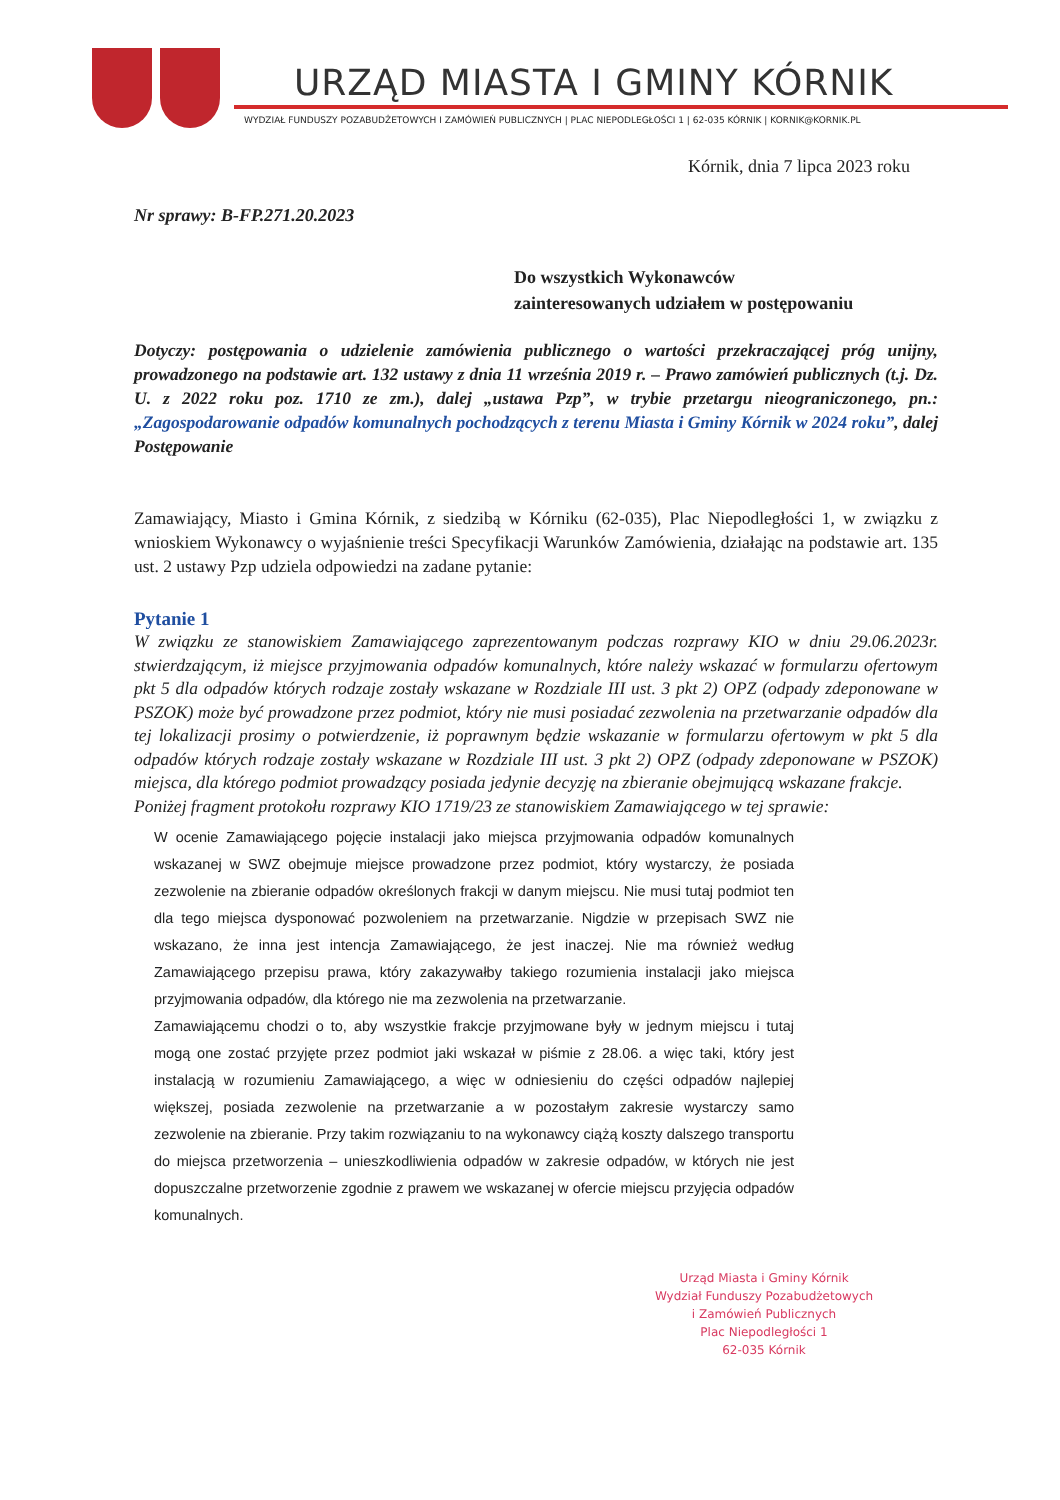URZĄD MIASTA I GMINY KÓRNIK
WYDZIAŁ FUNDUSZY POZABUDŻETOWYCH I ZAMÓWIEŃ PUBLICZNYCH | PLAC NIEPODLEGŁOŚCI 1 | 62-035 KÓRNIK | KORNIK@KORNIK.PL
Kórnik, dnia 7 lipca 2023 roku
Nr sprawy: B-FP.271.20.2023
Do wszystkich Wykonawców
zainteresowanych udziałem w postępowaniu
Dotyczy: postępowania o udzielenie zamówienia publicznego o wartości przekraczającej próg unijny, prowadzonego na podstawie art. 132 ustawy z dnia 11 września 2019 r. – Prawo zamówień publicznych (t.j. Dz. U. z 2022 roku poz. 1710 ze zm.), dalej „ustawa Pzp”, w trybie przetargu nieograniczonego, pn.: „Zagospodarowanie odpadów komunalnych pochodzących z terenu Miasta i Gminy Kórnik w 2024 roku”, dalej Postępowanie
Zamawiający, Miasto i Gmina Kórnik, z siedzibą w Kórniku (62-035), Plac Niepodległości 1, w związku z wnioskiem Wykonawcy o wyjaśnienie treści Specyfikacji Warunków Zamówienia, działając na podstawie art. 135 ust. 2 ustawy Pzp udziela odpowiedzi na zadane pytanie:
Pytanie 1
W związku ze stanowiskiem Zamawiającego zaprezentowanym podczas rozprawy KIO w dniu 29.06.2023r. stwierdzającym, iż miejsce przyjmowania odpadów komunalnych, które należy wskazać w formularzu ofertowym pkt 5 dla odpadów których rodzaje zostały wskazane w Rozdziale III ust. 3 pkt 2) OPZ (odpady zdeponowane w PSZOK) może być prowadzone przez podmiot, który nie musi posiadać zezwolenia na przetwarzanie odpadów dla tej lokalizacji prosimy o potwierdzenie, iż poprawnym będzie wskazanie w formularzu ofertowym w pkt 5 dla odpadów których rodzaje zostały wskazane w Rozdziale III ust. 3 pkt 2) OPZ (odpady zdeponowane w PSZOK) miejsca, dla którego podmiot prowadzący posiada jedynie decyzję na zbieranie obejmującą wskazane frakcje.
Poniżej fragment protokołu rozprawy KIO 1719/23 ze stanowiskiem Zamawiającego w tej sprawie:
W ocenie Zamawiającego pojęcie instalacji jako miejsca przyjmowania odpadów komunalnych wskazanej w SWZ obejmuje miejsce prowadzone przez podmiot, który wystarczy, że posiada zezwolenie na zbieranie odpadów określonych frakcji w danym miejscu. Nie musi tutaj podmiot ten dla tego miejsca dysponować pozwoleniem na przetwarzanie. Nigdzie w przepisach SWZ nie wskazano, że inna jest intencja Zamawiającego, że jest inaczej. Nie ma również według Zamawiającego przepisu prawa, który zakazywałby takiego rozumienia instalacji jako miejsca przyjmowania odpadów, dla którego nie ma zezwolenia na przetwarzanie.
Zamawiającemu chodzi o to, aby wszystkie frakcje przyjmowane były w jednym miejscu i tutaj mogą one zostać przyjęte przez podmiot jaki wskazał w piśmie z 28.06. a więc taki, który jest instalacją w rozumieniu Zamawiającego, a więc w odniesieniu do części odpadów najlepiej większej, posiada zezwolenie na przetwarzanie a w pozostałym zakresie wystarczy samo zezwolenie na zbieranie. Przy takim rozwiązaniu to na wykonawcy ciążą koszty dalszego transportu do miejsca przetworzenia – unieszkodliwienia odpadów w zakresie odpadów, w których nie jest dopuszczalne przetworzenie zgodnie z prawem we wskazanej w ofercie miejscu przyjęcia odpadów komunalnych.
Urząd Miasta i Gminy Kórnik
Wydział Funduszy Pozabudżetowych
i Zamówień Publicznych
Plac Niepodległości 1
62-035 Kórnik